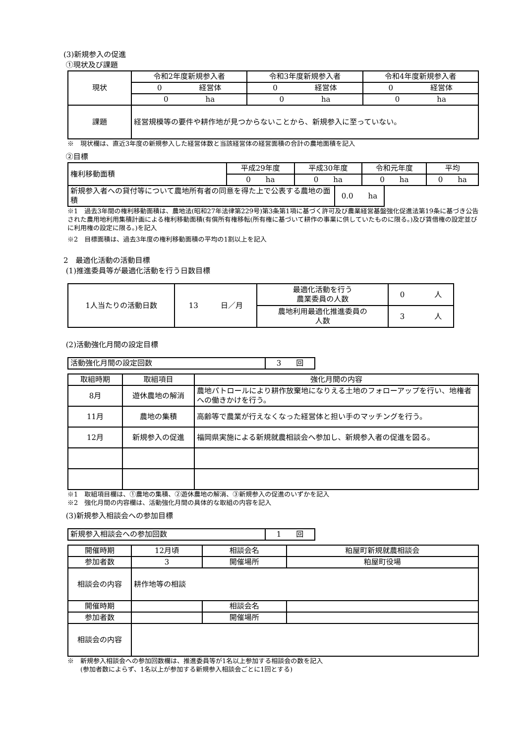(3)新規参入の促進
①現状及び課題
| 現状 | 令和2年度新規参入者 | 令和3年度新規参入者 | 令和4年度新規参入者 |
| | 0 経営体 | 0 経営体 | 0 経営体 |
| | 0 ha | 0 ha | 0 ha |
| 課題 | 経営規模等の要件や耕作地が見つからないことから、新規参入に至っていない。 | | |
※　現状欄は、直近3年度の新規参入した経営体数と当該経営体の経営面積の合計の農地面積を記入
②目標
| 権利移動面積 | 平成29年度 | 平成30年度 | 令和元年度 | 平均 |
| | 0 ha | 0 ha | 0 ha | 0 ha |
| 新規参入者への貸付等について農地所有者の同意を得た上で公表する農地の面積 | 0.0 ha |
※1　過去3年間の権利移動面積は、農地法(昭和27年法律第229号)第3条第1項に基づく許可及び農業経営基盤強化促進法第19条に基づき公告された農用地利用集積計画による権利移動面積(有償所有権移転(所有権に基づいて耕作の事業に供していたものに限る。)及び賃借権の設定並びに利用権の設定に限る。)を記入
※2　目標面積は、過去3年度の権利移動面積の平均の1割以上を記入
2　最適化活動の活動目標
(1)推進委員等が最適化活動を行う日数目標
| 1人当たりの活動日数 | 13 日／月 | 最適化活動を行う 農業委員の人数 | 0 人 |
| | | 農地利用最適化推進委員の 人数 | 3 人 |
(2)活動強化月間の設定目標
| 活動強化月間の設定回数 | 3 回 |
| 取組時期 | 取組項目 | 強化月間の内容 |
| --- | --- | --- |
| 8月 | 遊休農地の解消 | 農地パトロールにより耕作放棄地になりえる土地のフォローアップを行い、地権者への働きかけを行う。 |
| 11月 | 農地の集積 | 高齢等で農業が行えなくなった経営体と担い手のマッチングを行う。 |
| 12月 | 新規参入の促進 | 福岡県実施による新規就農相談会へ参加し、新規参入者の促進を図る。 |
※1　取組項目欄は、①農地の集積、②遊休農地の解消、③新規参入の促進のいずかを記入
※2　強化月間の内容欄は、活動強化月間の具体的な取組の内容を記入
(3)新規参入相談会への参加目標
| 新規参入相談会への参加回数 | 1 回 |
| 開催時期 | 12月頃 | 相談会名 | 粕屋町新規就農相談会 |
| 参加者数 | 3 | 開催場所 | 粕屋町役場 |
| 相談会の内容 | 耕作地等の相談 | | |
| 開催時期 | | 相談会名 | |
| 参加者数 | | 開催場所 | |
| 相談会の内容 | | | |
※　新規参入相談会への参加回数欄は、推進委員等が1名以上参加する相談会の数を記入
　　(参加者数によらず、1名以上が参加する新規参入相談会ごとに1回とする)